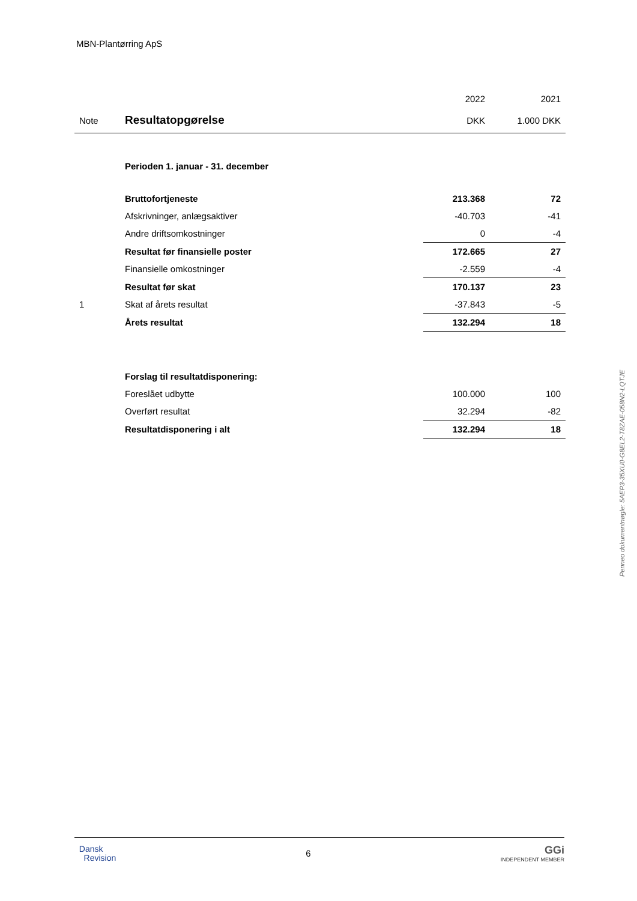MBN-Plantørring ApS
| | | 2022 | 2021 |
| Note | Resultatopgørelse | DKK | 1.000 DKK |
| | Perioden 1. januar - 31. december | | |
| | Bruttofortjeneste | 213.368 | 72 |
| | Afskrivninger, anlægsaktiver | -40.703 | -41 |
| | Andre driftsomkostninger | 0 | -4 |
| | Resultat før finansielle poster | 172.665 | 27 |
| | Finansielle omkostninger | -2.559 | -4 |
| | Resultat før skat | 170.137 | 23 |
| 1 | Skat af årets resultat | -37.843 | -5 |
| | Årets resultat | 132.294 | 18 |
| | Forslag til resultatdisponering: | | |
| | Foreslået udbytte | 100.000 | 100 |
| | Overført resultat | 32.294 | -82 |
| | Resultatdisponering i alt | 132.294 | 18 |
Penneo dokumentnøgle: 5AEP3-35XU0-G8EL2-T8ZAE-058N2-LQTJE
Dansk
Revision
6
GGi
INDEPENDENT MEMBER